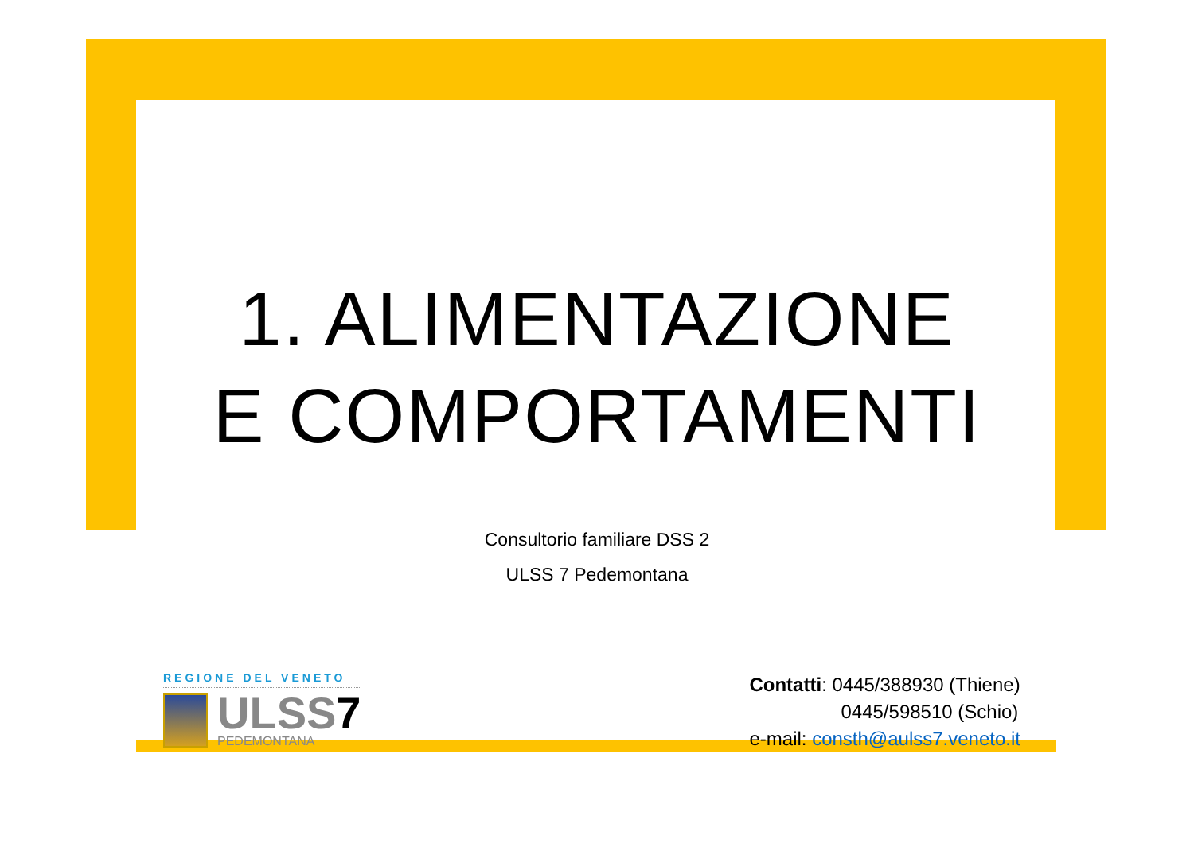1. ALIMENTAZIONE
E COMPORTAMENTI
Consultorio familiare DSS 2
ULSS 7 Pedemontana
REGIONE DEL VENETO
ULSS7
PEDEMONTANA
Contatti: 0445/388930 (Thiene)
0445/598510 (Schio)
e-mail: consth@aulss7.veneto.it